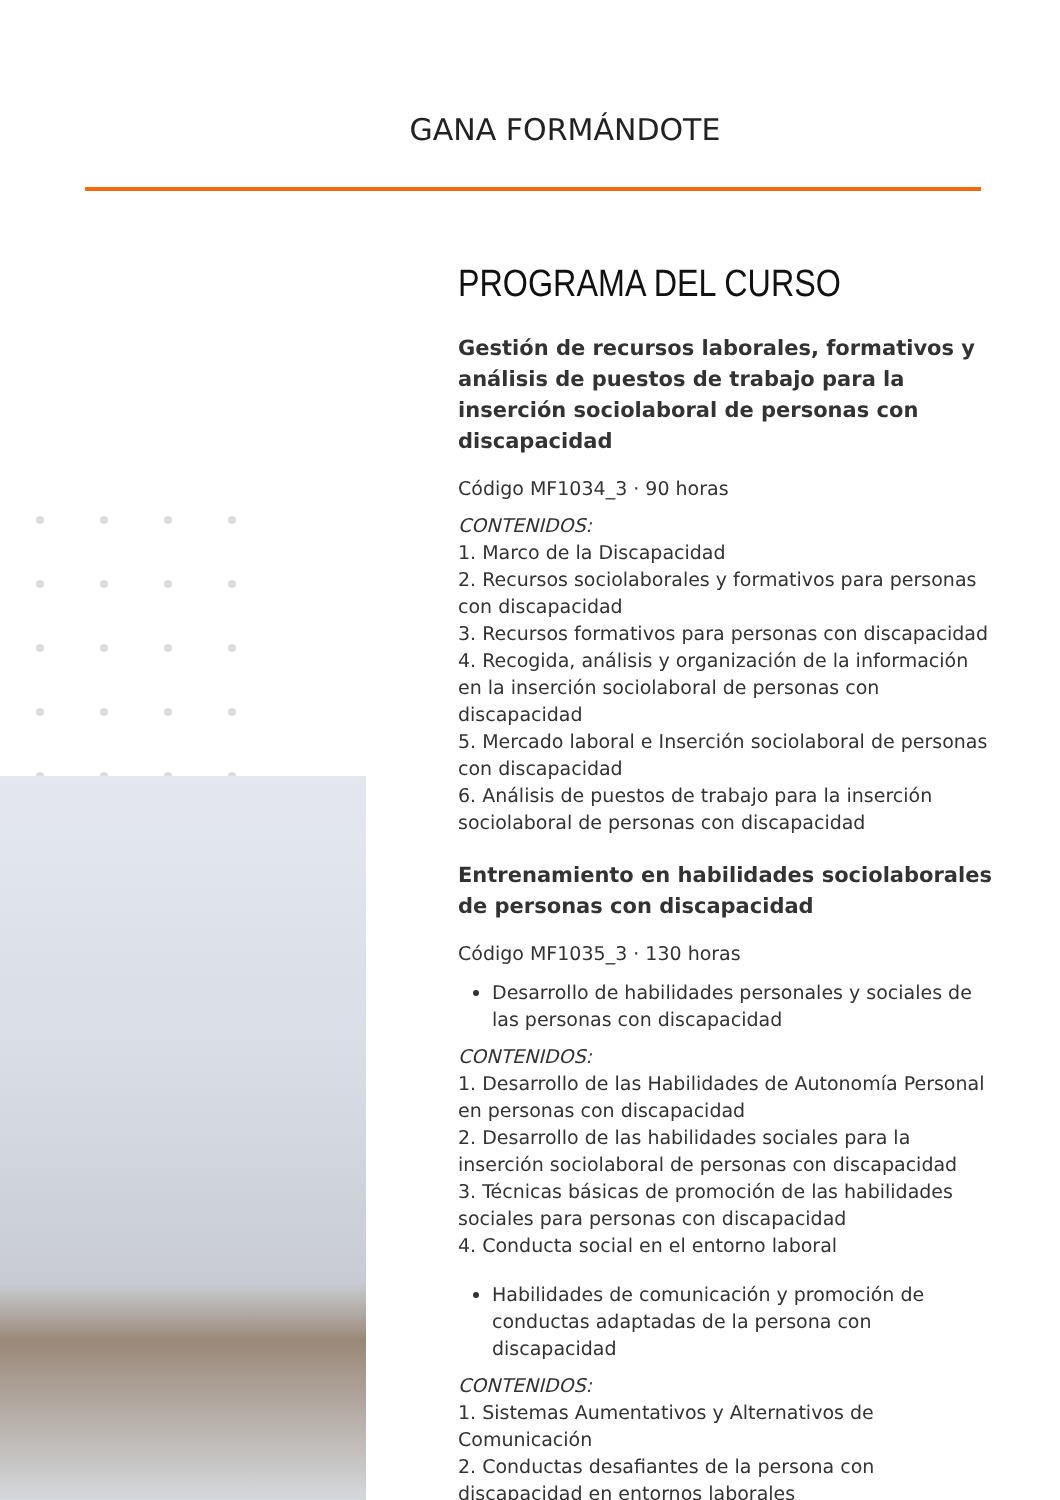GANA FORMÁNDOTE
PROGRAMA DEL CURSO
Gestión de recursos laborales, formativos y análisis de puestos de trabajo para la inserción sociolaboral de personas con discapacidad
Código MF1034_3 · 90 horas
CONTENIDOS:
1. Marco de la Discapacidad
2. Recursos sociolaborales y formativos para personas con discapacidad
3. Recursos formativos para personas con discapacidad
4. Recogida, análisis y organización de la información en la inserción sociolaboral de personas con discapacidad
5. Mercado laboral e Inserción sociolaboral de personas con discapacidad
6. Análisis de puestos de trabajo para la inserción sociolaboral de personas con discapacidad
Entrenamiento en habilidades sociolaborales de personas con discapacidad
Código MF1035_3 · 130 horas
Desarrollo de habilidades personales y sociales de las personas con discapacidad
CONTENIDOS:
1. Desarrollo de las Habilidades de Autonomía Personal en personas con discapacidad
2. Desarrollo de las habilidades sociales para la inserción sociolaboral de personas con discapacidad
3. Técnicas básicas de promoción de las habilidades sociales para personas con discapacidad
4. Conducta social en el entorno laboral
Habilidades de comunicación y promoción de conductas adaptadas de la persona con discapacidad
CONTENIDOS:
1. Sistemas Aumentativos y Alternativos de Comunicación
2. Conductas desafiantes de la persona con discapacidad en entornos laborales